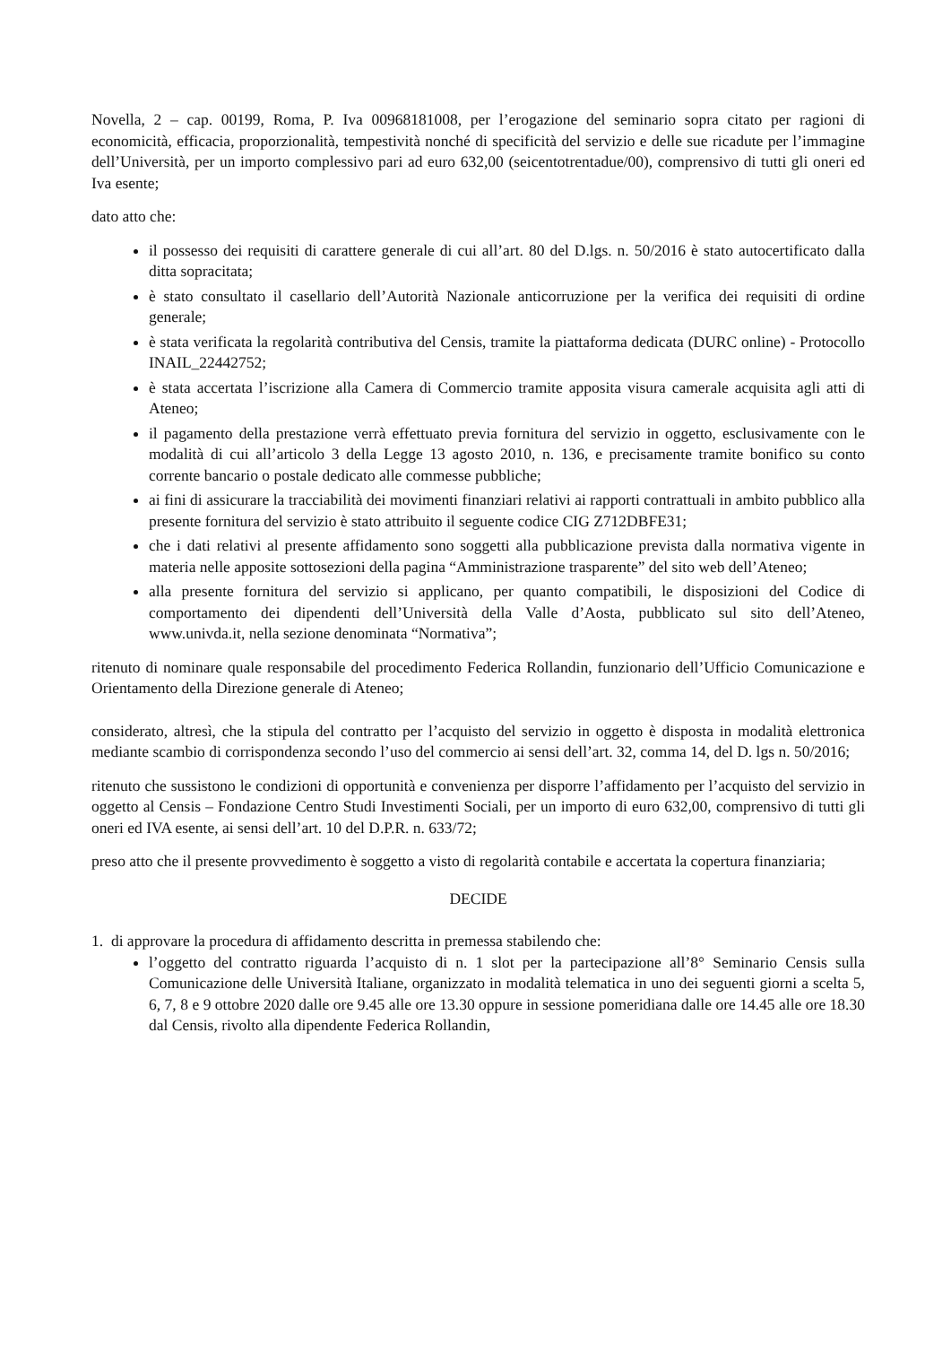Novella, 2 – cap. 00199, Roma, P. Iva 00968181008, per l’erogazione del seminario sopra citato per ragioni di economicità, efficacia, proporzionalità, tempestività nonché di specificità del servizio e delle sue ricadute per l’immagine dell’Università, per un importo complessivo pari ad euro 632,00 (seicentotrentadue/00), comprensivo di tutti gli oneri ed Iva esente;
dato atto che:
il possesso dei requisiti di carattere generale di cui all’art. 80 del D.lgs. n. 50/2016 è stato autocertificato dalla ditta sopracitata;
è stato consultato il casellario dell’Autorità Nazionale anticorruzione per la verifica dei requisiti di ordine generale;
è stata verificata la regolarità contributiva del Censis, tramite la piattaforma dedicata (DURC online) - Protocollo INAIL_22442752;
è stata accertata l’iscrizione alla Camera di Commercio tramite apposita visura camerale acquisita agli atti di Ateneo;
il pagamento della prestazione verrà effettuato previa fornitura del servizio in oggetto, esclusivamente con le modalità di cui all’articolo 3 della Legge 13 agosto 2010, n. 136, e precisamente tramite bonifico su conto corrente bancario o postale dedicato alle commesse pubbliche;
ai fini di assicurare la tracciabilità dei movimenti finanziari relativi ai rapporti contrattuali in ambito pubblico alla presente fornitura del servizio è stato attribuito il seguente codice CIG Z712DBFE31;
che i dati relativi al presente affidamento sono soggetti alla pubblicazione prevista dalla normativa vigente in materia nelle apposite sottosezioni della pagina “Amministrazione trasparente” del sito web dell’Ateneo;
alla presente fornitura del servizio si applicano, per quanto compatibili, le disposizioni del Codice di comportamento dei dipendenti dell’Università della Valle d’Aosta, pubblicato sul sito dell’Ateneo, www.univda.it, nella sezione denominata “Normativa”;
ritenuto di nominare quale responsabile del procedimento Federica Rollandin, funzionario dell’Ufficio Comunicazione e Orientamento della Direzione generale di Ateneo;
considerato, altresì, che la stipula del contratto per l’acquisto del servizio in oggetto è disposta in modalità elettronica mediante scambio di corrispondenza secondo l’uso del commercio ai sensi dell’art. 32, comma 14, del D. lgs n. 50/2016;
ritenuto che sussistono le condizioni di opportunità e convenienza per disporre l’affidamento per l’acquisto del servizio in oggetto al Censis – Fondazione Centro Studi Investimenti Sociali, per un importo di euro 632,00, comprensivo di tutti gli oneri ed IVA esente, ai sensi dell’art. 10 del D.P.R. n. 633/72;
preso atto che il presente provvedimento è soggetto a visto di regolarità contabile e accertata la copertura finanziaria;
DECIDE
1. di approvare la procedura di affidamento descritta in premessa stabilendo che:
l’oggetto del contratto riguarda l’acquisto di n. 1 slot per la partecipazione all’8° Seminario Censis sulla Comunicazione delle Università Italiane, organizzato in modalità telematica in uno dei seguenti giorni a scelta 5, 6, 7, 8 e 9 ottobre 2020 dalle ore 9.45 alle ore 13.30 oppure in sessione pomeridiana dalle ore 14.45 alle ore 18.30 dal Censis, rivolto alla dipendente Federica Rollandin,